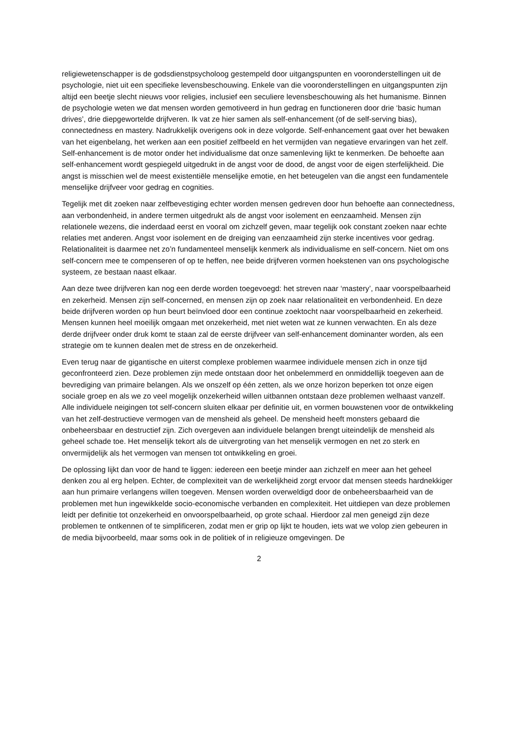religiewetenschapper is de godsdienstpsycholoog gestempeld door uitgangspunten en vooronderstellingen uit de psychologie, niet uit een specifieke levensbeschouwing. Enkele van die vooronderstellingen en uitgangspunten zijn altijd een beetje slecht nieuws voor religies, inclusief een seculiere levensbeschouwing als het humanisme. Binnen de psychologie weten we dat mensen worden gemotiveerd in hun gedrag en functioneren door drie ‘basic human drives’, drie diepgewortelde drijfveren. Ik vat ze hier samen als self-enhancement (of de self-serving bias), connectedness en mastery. Nadrukkelijk overigens ook in deze volgorde. Self-enhancement gaat over het bewaken van het eigenbelang, het werken aan een positief zelfbeeld en het vermijden van negatieve ervaringen van het zelf. Self-enhancement is de motor onder het individualisme dat onze samenleving lijkt te kenmerken. De behoefte aan self-enhancement wordt gespiegeld uitgedrukt in de angst voor de dood, de angst voor de eigen sterfelijkheid. Die angst is misschien wel de meest existentiële menselijke emotie, en het beteugelen van die angst een fundamentele menselijke drijfveer voor gedrag en cognities.
Tegelijk met dit zoeken naar zelfbevestiging echter worden mensen gedreven door hun behoefte aan connectedness, aan verbondenheid, in andere termen uitgedrukt als de angst voor isolement en eenzaamheid. Mensen zijn relationele wezens, die inderdaad eerst en vooral om zichzelf geven, maar tegelijk ook constant zoeken naar echte relaties met anderen. Angst voor isolement en de dreiging van eenzaamheid zijn sterke incentives voor gedrag. Relationaliteit is daarmee net zo’n fundamenteel menselijk kenmerk als individualisme en self-concern. Niet om ons self-concern mee te compenseren of op te heffen, nee beide drijfveren vormen hoekstenen van ons psychologische systeem, ze bestaan naast elkaar.
Aan deze twee drijfveren kan nog een derde worden toegevoegd: het streven naar ‘mastery’, naar voorspelbaarheid en zekerheid. Mensen zijn self-concerned, en mensen zijn op zoek naar relationaliteit en verbondenheid. En deze beide drijfveren worden op hun beurt beïnvloed door een continue zoektocht naar voorspelbaarheid en zekerheid. Mensen kunnen heel moeilijk omgaan met onzekerheid, met niet weten wat ze kunnen verwachten. En als deze derde drijfveer onder druk komt te staan zal de eerste drijfveer van self-enhancement dominanter worden, als een strategie om te kunnen dealen met de stress en de onzekerheid.
Even terug naar de gigantische en uiterst complexe problemen waarmee individuele mensen zich in onze tijd geconfronteerd zien. Deze problemen zijn mede ontstaan door het onbelemmerd en onmiddellijk toegeven aan de bevrediging van primaire belangen. Als we onszelf op één zetten, als we onze horizon beperken tot onze eigen sociale groep en als we zo veel mogelijk onzekerheid willen uitbannen ontstaan deze problemen welhaast vanzelf. Alle individuele neigingen tot self-concern sluiten elkaar per definitie uit, en vormen bouwstenen voor de ontwikkeling van het zelf-destructieve vermogen van de mensheid als geheel. De mensheid heeft monsters gebaard die onbeheersbaar en destructief zijn. Zich overgeven aan individuele belangen brengt uiteindelijk de mensheid als geheel schade toe. Het menselijk tekort als de uitvergroting van het menselijk vermogen en net zo sterk en onvermijdelijk als het vermogen van mensen tot ontwikkeling en groei.
De oplossing lijkt dan voor de hand te liggen: iedereen een beetje minder aan zichzelf en meer aan het geheel denken zou al erg helpen. Echter, de complexiteit van de werkelijkheid zorgt ervoor dat mensen steeds hardnekkiger aan hun primaire verlangens willen toegeven. Mensen worden overweldigd door de onbeheersbaarheid van de problemen met hun ingewikkelde socio-economische verbanden en complexiteit. Het uitdiepen van deze problemen leidt per definitie tot onzekerheid en onvoorspelbaarheid, op grote schaal. Hierdoor zal men geneigd zijn deze problemen te ontkennen of te simplificeren, zodat men er grip op lijkt te houden, iets wat we volop zien gebeuren in de media bijvoorbeeld, maar soms ook in de politiek of in religieuze omgevingen. De
2